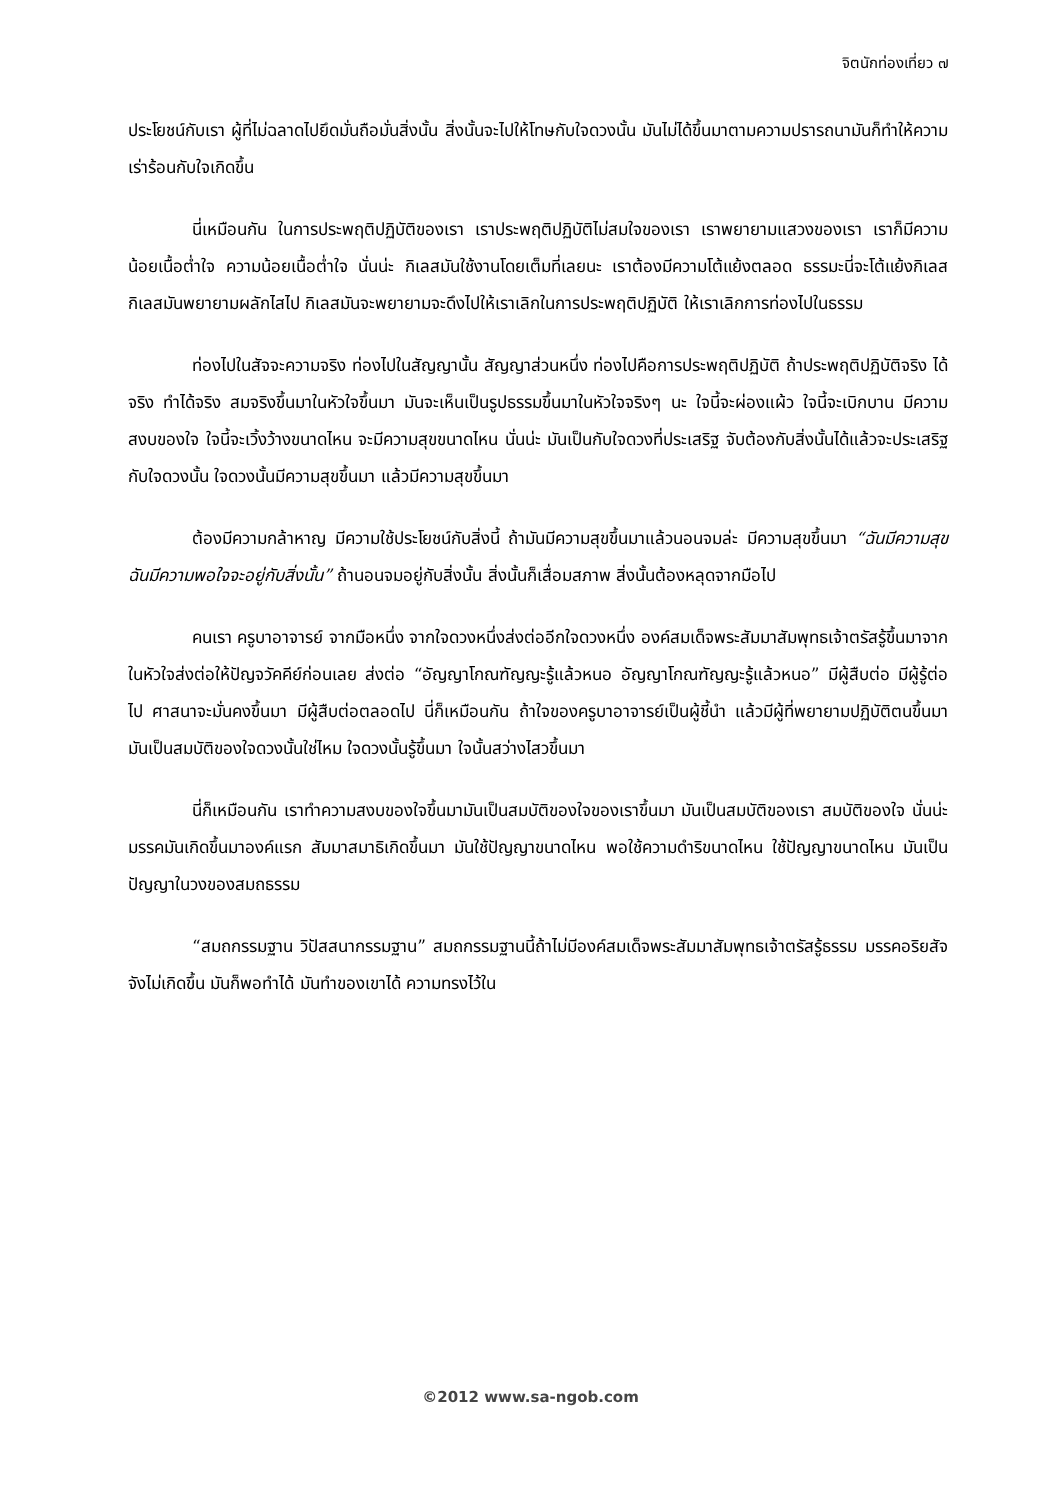จิตนักท่องเที่ยว ๗
ประโยชน์กับเรา ผู้ที่ไม่ฉลาดไปยึดมั่นถือมั่นสิ่งนั้น สิ่งนั้นจะไปให้โทษกับใจดวงนั้น มันไม่ได้ขึ้นมาตามความปรารถนามันก็ทำให้ความเร่าร้อนกับใจเกิดขึ้น
นี่เหมือนกัน ในการประพฤติปฏิบัติของเรา เราประพฤติปฏิบัติไม่สมใจของเรา เราพยายามแสวงของเรา เราก็มีความน้อยเนื้อต่ำใจ ความน้อยเนื้อต่ำใจ นั่นน่ะ กิเลสมันใช้งานโดยเต็มที่เลยนะ เราต้องมีความโต้แย้งตลอด ธรรมะนี่จะโต้แย้งกิเลส กิเลสมันพยายามผลักไสไป กิเลสมันจะพยายามจะดึงไปให้เราเลิกในการประพฤติปฏิบัติ ให้เราเลิกการท่องไปในธรรม
ท่องไปในสัจจะความจริง ท่องไปในสัญญานั้น สัญญาส่วนหนึ่ง ท่องไปคือการประพฤติปฏิบัติ ถ้าประพฤติปฏิบัติจริง ได้จริง ทำได้จริง สมจริงขึ้นมาในหัวใจขึ้นมา มันจะเห็นเป็นรูปธรรมขึ้นมาในหัวใจจริงๆ นะ ใจนี้จะผ่องแผ้ว ใจนี้จะเบิกบาน มีความสงบของใจ ใจนี้จะเวิ้งว้างขนาดไหน จะมีความสุขขนาดไหน นั่นน่ะ มันเป็นกับใจดวงที่ประเสริฐ จับต้องกับสิ่งนั้นได้แล้วจะประเสริฐกับใจดวงนั้น ใจดวงนั้นมีความสุขขึ้นมา แล้วมีความสุขขึ้นมา
ต้องมีความกล้าหาญ มีความใช้ประโยชน์กับสิ่งนี้ ถ้ามันมีความสุขขึ้นมาแล้วนอนจมล่ะ มีความสุขขึ้นมา “ฉันมีความสุข ฉันมีความพอใจจะอยู่กับสิ่งนั้น” ถ้านอนจมอยู่กับสิ่งนั้น สิ่งนั้นก็เสื่อมสภาพ สิ่งนั้นต้องหลุดจากมือไป
คนเรา ครูบาอาจารย์ จากมือหนึ่ง จากใจดวงหนึ่งส่งต่ออีกใจดวงหนึ่ง องค์สมเด็จพระสัมมาสัมพุทธเจ้าตรัสรู้ขึ้นมาจากในหัวใจส่งต่อให้ปัญจวัคคีย์ก่อนเลย ส่งต่อ “อัญญาโกณฑัญญะรู้แล้วหนอ อัญญาโกณฑัญญะรู้แล้วหนอ” มีผู้สืบต่อ มีผู้รู้ต่อไป ศาสนาจะมั่นคงขึ้นมา มีผู้สืบต่อตลอดไป นี่ก็เหมือนกัน ถ้าใจของครูบาอาจารย์เป็นผู้ชี้นำ แล้วมีผู้ที่พยายามปฏิบัติตนขึ้นมา มันเป็นสมบัติของใจดวงนั้นใช่ไหม ใจดวงนั้นรู้ขึ้นมา ใจนั้นสว่างไสวขึ้นมา
นี่ก็เหมือนกัน เราทำความสงบของใจขึ้นมามันเป็นสมบัติของใจของเราขึ้นมา มันเป็นสมบัติของเรา สมบัติของใจ นั่นน่ะ มรรคมันเกิดขึ้นมาองค์แรก สัมมาสมาธิเกิดขึ้นมา มันใช้ปัญญาขนาดไหน พอใช้ความดำริขนาดไหน ใช้ปัญญาขนาดไหน มันเป็นปัญญาในวงของสมถธรรม
“สมถกรรมฐาน วิปัสสนากรรมฐาน” สมถกรรมฐานนี้ถ้าไม่มีองค์สมเด็จพระสัมมาสัมพุทธเจ้าตรัสรู้ธรรม มรรคอริยสัจจังไม่เกิดขึ้น มันก็พอทำได้ มันทำของเขาได้ ความทรงไว้ใน
©2012 www.sa-ngob.com